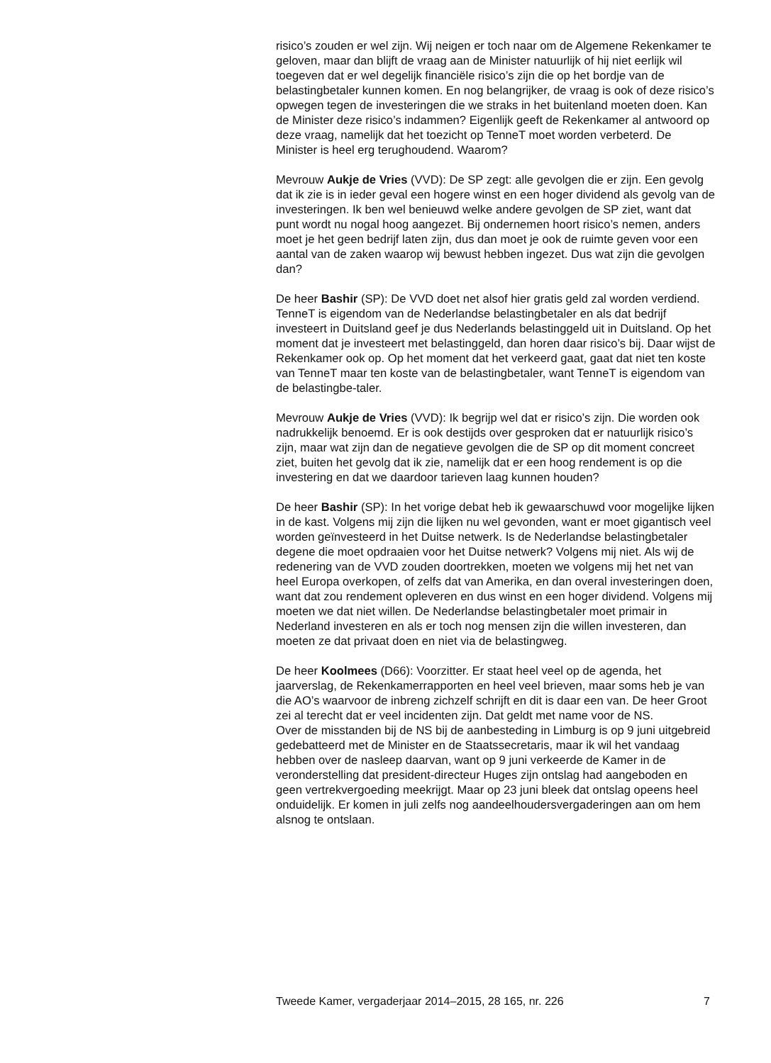risico’s zouden er wel zijn. Wij neigen er toch naar om de Algemene Rekenkamer te geloven, maar dan blijft de vraag aan de Minister natuurlijk of hij niet eerlijk wil toegeven dat er wel degelijk financiële risico’s zijn die op het bordje van de belastingbetaler kunnen komen. En nog belangrijker, de vraag is ook of deze risico’s opwegen tegen de investeringen die we straks in het buitenland moeten doen. Kan de Minister deze risico’s indammen? Eigenlijk geeft de Rekenkamer al antwoord op deze vraag, namelijk dat het toezicht op TenneT moet worden verbeterd. De Minister is heel erg terughoudend. Waarom?
Mevrouw Aukje de Vries (VVD): De SP zegt: alle gevolgen die er zijn. Een gevolg dat ik zie is in ieder geval een hogere winst en een hoger dividend als gevolg van de investeringen. Ik ben wel benieuwd welke andere gevolgen de SP ziet, want dat punt wordt nu nogal hoog aangezet. Bij ondernemen hoort risico’s nemen, anders moet je het geen bedrijf laten zijn, dus dan moet je ook de ruimte geven voor een aantal van de zaken waarop wij bewust hebben ingezet. Dus wat zijn die gevolgen dan?
De heer Bashir (SP): De VVD doet net alsof hier gratis geld zal worden verdiend. TenneT is eigendom van de Nederlandse belastingbetaler en als dat bedrijf investeert in Duitsland geef je dus Nederlands belastinggeld uit in Duitsland. Op het moment dat je investeert met belastinggeld, dan horen daar risico’s bij. Daar wijst de Rekenkamer ook op. Op het moment dat het verkeerd gaat, gaat dat niet ten koste van TenneT maar ten koste van de belastingbetaler, want TenneT is eigendom van de belastingbe-taler.
Mevrouw Aukje de Vries (VVD): Ik begrijp wel dat er risico’s zijn. Die worden ook nadrukkelijk benoemd. Er is ook destijds over gesproken dat er natuurlijk risico’s zijn, maar wat zijn dan de negatieve gevolgen die de SP op dit moment concreet ziet, buiten het gevolg dat ik zie, namelijk dat er een hoog rendement is op die investering en dat we daardoor tarieven laag kunnen houden?
De heer Bashir (SP): In het vorige debat heb ik gewaarschuwd voor mogelijke lijken in de kast. Volgens mij zijn die lijken nu wel gevonden, want er moet gigantisch veel worden geïnvesteerd in het Duitse netwerk. Is de Nederlandse belastingbetaler degene die moet opdraaien voor het Duitse netwerk? Volgens mij niet. Als wij de redenering van de VVD zouden doortrekken, moeten we volgens mij het net van heel Europa overkopen, of zelfs dat van Amerika, en dan overal investeringen doen, want dat zou rendement opleveren en dus winst en een hoger dividend. Volgens mij moeten we dat niet willen. De Nederlandse belastingbetaler moet primair in Nederland investeren en als er toch nog mensen zijn die willen investeren, dan moeten ze dat privaat doen en niet via de belastingweg.
De heer Koolmees (D66): Voorzitter. Er staat heel veel op de agenda, het jaarverslag, de Rekenkamerrapporten en heel veel brieven, maar soms heb je van die AO’s waarvoor de inbreng zichzelf schrijft en dit is daar een van. De heer Groot zei al terecht dat er veel incidenten zijn. Dat geldt met name voor de NS.
Over de misstanden bij de NS bij de aanbesteding in Limburg is op 9 juni uitgebreid gedebatteerd met de Minister en de Staatssecretaris, maar ik wil het vandaag hebben over de nasleep daarvan, want op 9 juni verkeerde de Kamer in de veronderstelling dat president-directeur Huges zijn ontslag had aangeboden en geen vertrekvergoeding meekrijgt. Maar op 23 juni bleek dat ontslag opeens heel onduidelijk. Er komen in juli zelfs nog aandeelhoudersvergaderingen aan om hem alsnog te ontslaan.
Tweede Kamer, vergaderjaar 2014–2015, 28 165, nr. 226 7